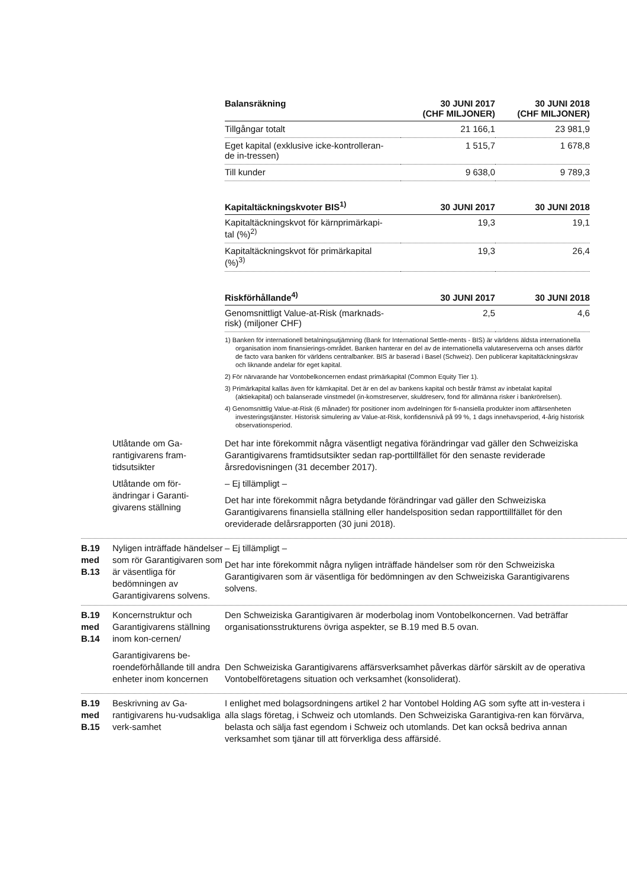| Balansräkning | 30 JUNI 2017 (CHF MILJONER) | 30 JUNI 2018 (CHF MILJONER) |
| --- | --- | --- |
| Tillgångar totalt | 21 166,1 | 23 981,9 |
| Eget kapital (exklusive icke-kontrolleran- de in-tressen) | 1 515,7 | 1 678,8 |
| Till kunder | 9 638,0 | 9 789,3 |
| Kapitaltäckningskvoter BIS<sup>1)</sup> | 30 JUNI 2017 | 30 JUNI 2018 |
| --- | --- | --- |
| Kapitaltäckningskvot för kärnprimärkapi- tal (%)<sup>2)</sup> | 19,3 | 19,1 |
| Kapitaltäckningskvot för primärkapital (%)<sup>3)</sup> | 19,3 | 26,4 |
| Riskförhållande<sup>4)</sup> | 30 JUNI 2017 | 30 JUNI 2018 |
| --- | --- | --- |
| Genomsnittligt Value-at-Risk (marknads- risk) (miljoner CHF) | 2,5 | 4,6 |
1) Banken för internationell betalningsutjämning (Bank for International Settle-ments - BIS) är världens äldsta internationella organisation inom finansierings-området. Banken hanterar en del av de internationella valutareserverna och anses därför de facto vara banken för världens centralbanker. BIS är baserad i Basel (Schweiz). Den publicerar kapitaltäckningskrav och liknande andelar för eget kapital.
2) För närvarande har Vontobelkoncernen endast primärkapital (Common Equity Tier 1).
3) Primärkapital kallas även för kärnkapital. Det är en del av bankens kapital och består främst av inbetalat kapital (aktiekapital) och balanserade vinstmedel (in-komstreserver, skuldreserv, fond för allmänna risker i bankrörelsen).
4) Genomsnittlig Value-at-Risk (6 månader) för positioner inom avdelningen för fi-nansiella produkter inom affärsenheten investeringstjänster. Historisk simulering av Value-at-Risk, konfidensnivå på 99 %, 1 dags innehavsperiod, 4-årig historisk observationsperiod.
Utlåtande om Ga-
rantigivarens fram-
tidsutsikter
Det har inte förekommit några väsentligt negativa förändringar vad gäller den Schweiziska Garantigivarens framtidsutsikter sedan rap-porttillfället för den senaste reviderade årsredovisningen (31 december 2017).
Utlåtande om för-
ändringar i Garanti-
givarens ställning
– Ej tillämpligt –
Det har inte förekommit några betydande förändringar vad gäller den Schweiziska Garantigivarens finansiella ställning eller handelsposition sedan rapporttillfället för den oreviderade delårsrapporten (30 juni 2018).
B.19
med
B.13
Nyligen inträffade händelser som rör Garantigivaren som är väsentliga för bedömningen av Garantigivarens solvens.
– Ej tillämpligt –
Det har inte förekommit några nyligen inträffade händelser som rör den Schweiziska Garantigivaren som är väsentliga för bedömningen av den Schweiziska Garantigivarens solvens.
B.19
med
B.14
Koncernstruktur och Garantigivarens ställning inom kon-cernen/
Garantigivarens be-roendeförhållande till andra enheter inom koncernen
Den Schweiziska Garantigivaren är moderbolag inom Vontobelkoncernen. Vad beträffar organisationsstrukturens övriga aspekter, se B.19 med B.5 ovan.
Den Schweiziska Garantigivarens affärsverksamhet påverkas därför särskilt av de operativa Vontobelföretagens situation och verksamhet (konsoliderat).
B.19
med
B.15
Beskrivning av Ga-rantigivarens hu-vudsakliga verk-samhet
I enlighet med bolagsordningens artikel 2 har Vontobel Holding AG som syfte att in-vestera i alla slags företag, i Schweiz och utomlands. Den Schweiziska Garantigiva-ren kan förvärva, belasta och sälja fast egendom i Schweiz och utomlands. Det kan också bedriva annan verksamhet som tjänar till att förverkliga dess affärsidé.